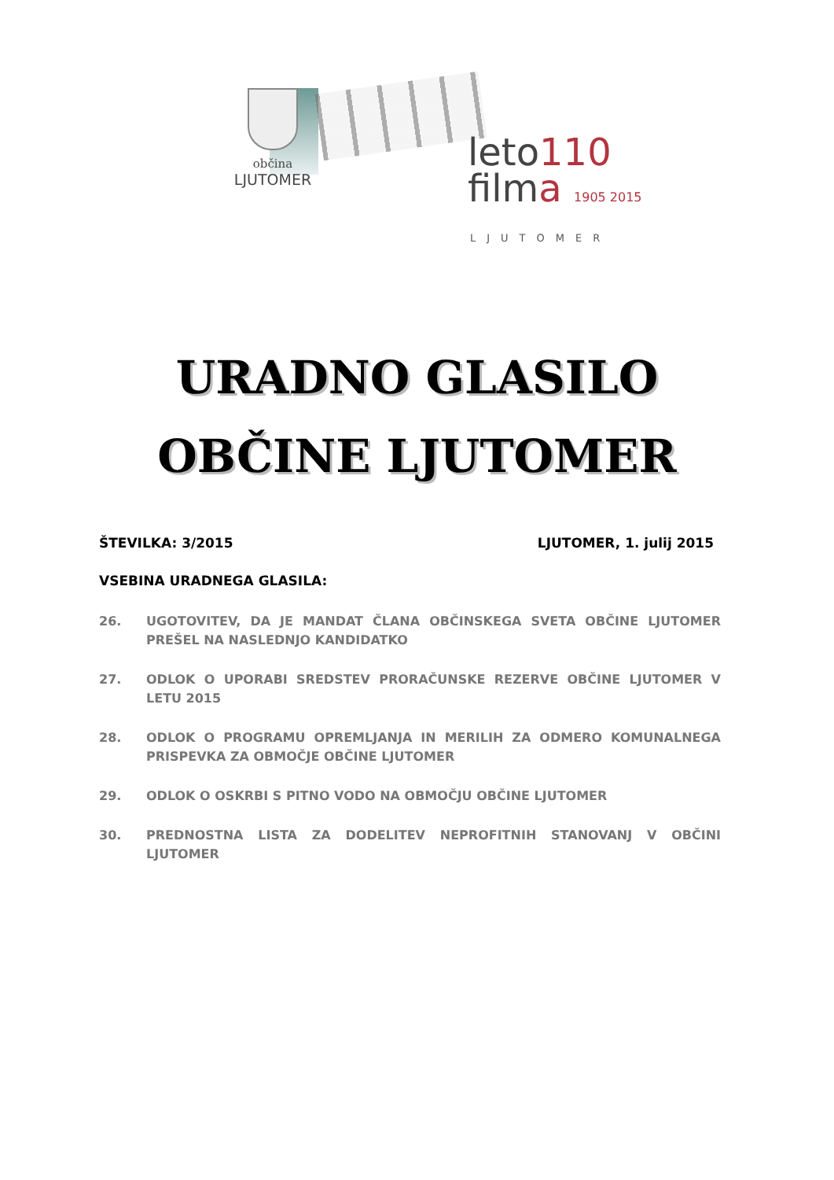občina
LJUTOMER
leto110
filma 1905 2015
LJUTOMER
URADNO GLASILO
OBČINE LJUTOMER
ŠTEVILKA: 3/2015 LJUTOMER, 1. julij 2015
VSEBINA URADNEGA GLASILA:
26. UGOTOVITEV, DA JE MANDAT ČLANA OBČINSKEGA SVETA OBČINE LJUTOMER PREŠEL NA NASLEDNJO KANDIDATKO
27. ODLOK O UPORABI SREDSTEV PRORAČUNSKE REZERVE OBČINE LJUTOMER V LETU 2015
28. ODLOK O PROGRAMU OPREMLJANJA IN MERILIH ZA ODMERO KOMUNALNEGA PRISPEVKA ZA OBMOČJE OBČINE LJUTOMER
29. ODLOK O OSKRBI S PITNO VODO NA OBMOČJU OBČINE LJUTOMER
30. PREDNOSTNA LISTA ZA DODELITEV NEPROFITNIH STANOVANJ V OBČINI LJUTOMER